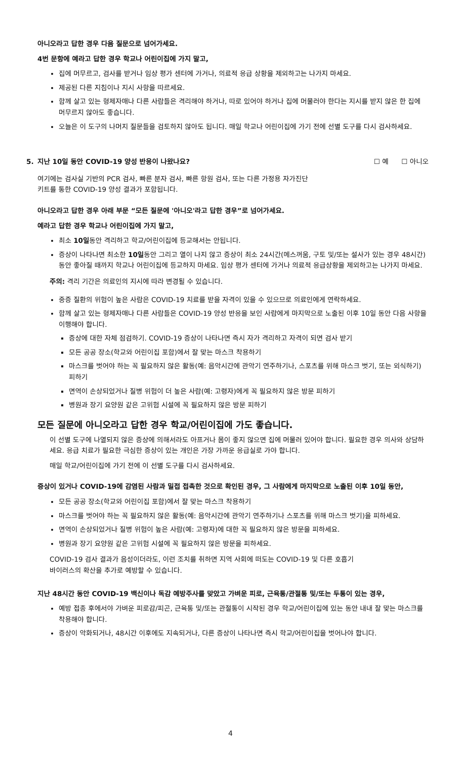아니오라고 답한 경우 다음 질문으로 넘어가세요.
4번 문항에 예라고 답한 경우 학교나 어린이집에 가지 말고,
집에 머무르고, 검사를 받거나 임상 평가 센터에 가거나, 의료적 응급 상황을 제외하고는 나가지 마세요.
제공된 다른 지침이나 지시 사항을 따르세요.
함께 살고 있는 형제자매나 다른 사람들은 격리해야 하거나, 따로 있어야 하거나 집에 머물러야 한다는 지시를 받지 않은 한 집에 머무르지 않아도 좋습니다.
오늘은 이 도구의 나머지 질문들을 검토하지 않아도 됩니다. 매일 학교나 어린이집에 가기 전에 선별 도구를 다시 검사하세요.
5. 지난 10일 동안 COVID-19 양성 반응이 나왔나요? ☐ 예 ☐ 아니오
여기에는 검사실 기반의 PCR 검사, 빠른 분자 검사, 빠른 항원 검사, 또는 다른 가정용 자가진단
키트를 통한 COVID-19 양성 결과가 포함됩니다.
아니오라고 답한 경우 아래 부문 “모든 질문에 '아니오'라고 답한 경우”로 넘어가세요.
예라고 답한 경우 학교나 어린이집에 가지 말고,
최소 10일동안 격리하고 학교/어린이집에 등교해서는 안됩니다.
증상이 나타나면 최소한 10일동안 그리고 열이 나지 않고 증상이 최소 24시간(메스꺼움, 구토 및/또는 설사가 있는 경우 48시간) 동안 좋아질 때까지 학교나 어린이집에 등교하지 마세요. 임상 평가 센터에 가거나 의료적 응급상황을 제외하고는 나가지 마세요.
주의: 격리 기간은 의료인의 지시에 따라 변경될 수 있습니다.
중증 질환의 위험이 높은 사람은 COVID-19 치료를 받을 자격이 있을 수 있으므로 의료인에게 연락하세요.
함께 살고 있는 형제자매나 다른 사람들은 COVID-19 양성 반응을 보인 사람에게 마지막으로 노출된 이후 10일 동안 다음 사항을 이행해야 합니다.
증상에 대한 자체 점검하기. COVID-19 증상이 나타나면 즉시 자가 격리하고 자격이 되면 검사 받기
모든 공공 장소(학교와 어린이집 포함)에서 잘 맞는 마스크 착용하기
마스크를 벗어야 하는 꼭 필요하지 않은 활동(예: 음악시간에 관악기 연주하기나, 스포츠를 위해 마스크 벗기, 또는 외식하기) 피하기
면역이 손상되었거나 질병 위험이 더 높은 사람(예: 고령자)에게 꼭 필요하지 않은 방문 피하기
병원과 장기 요양원 같은 고위험 시설에 꼭 필요하지 않은 방문 피하기
모든 질문에 아니오라고 답한 경우 학교/어린이집에 가도 좋습니다.
이 선별 도구에 나열되지 않은 증상에 의해서라도 아프거나 몸이 좋지 않으면 집에 머물러 있어야 합니다. 필요한 경우 의사와 상담하세요. 응급 치료가 필요한 극심한 증상이 있는 개인은 가장 가까운 응급실로 가야 합니다.
매일 학교/어린이집에 가기 전에 이 선별 도구를 다시 검사하세요.
증상이 있거나 COVID-19에 감염된 사람과 밀접 접촉한 것으로 확인된 경우, 그 사람에게 마지막으로 노출된 이후 10일 동안,
모든 공공 장소(학교와 어린이집 포함)에서 잘 맞는 마스크 착용하기
마스크를 벗어야 하는 꼭 필요하지 않은 활동(예: 음악시간에 관악기 연주하기나 스포츠를 위해 마스크 벗기)을 피하세요.
면역이 손상되었거나 질병 위험이 높은 사람(예: 고령자)에 대한 꼭 필요하지 않은 방문을 피하세요.
병원과 장기 요양원 같은 고위험 시설에 꼭 필요하지 않은 방문을 피하세요.
COVID-19 검사 결과가 음성이더라도, 이런 조치를 취하면 지역 사회에 떠도는 COVID-19 및 다른 호흡기
바이러스의 확산을 추가로 예방할 수 있습니다.
지난 48시간 동안 COVID-19 백신이나 독감 예방주사를 맞았고 가벼운 피로, 근육통/관절통 및/또는 두통이 있는 경우,
예방 접종 후에서야 가벼운 피로감/피곤, 근육통 및/또는 관절통이 시작된 경우 학교/어린이집에 있는 동안 내내 잘 맞는 마스크를 착용해야 합니다.
증상이 악화되거나, 48시간 이후에도 지속되거나, 다른 증상이 나타나면 즉시 학교/어린이집을 벗어나야 합니다.
4